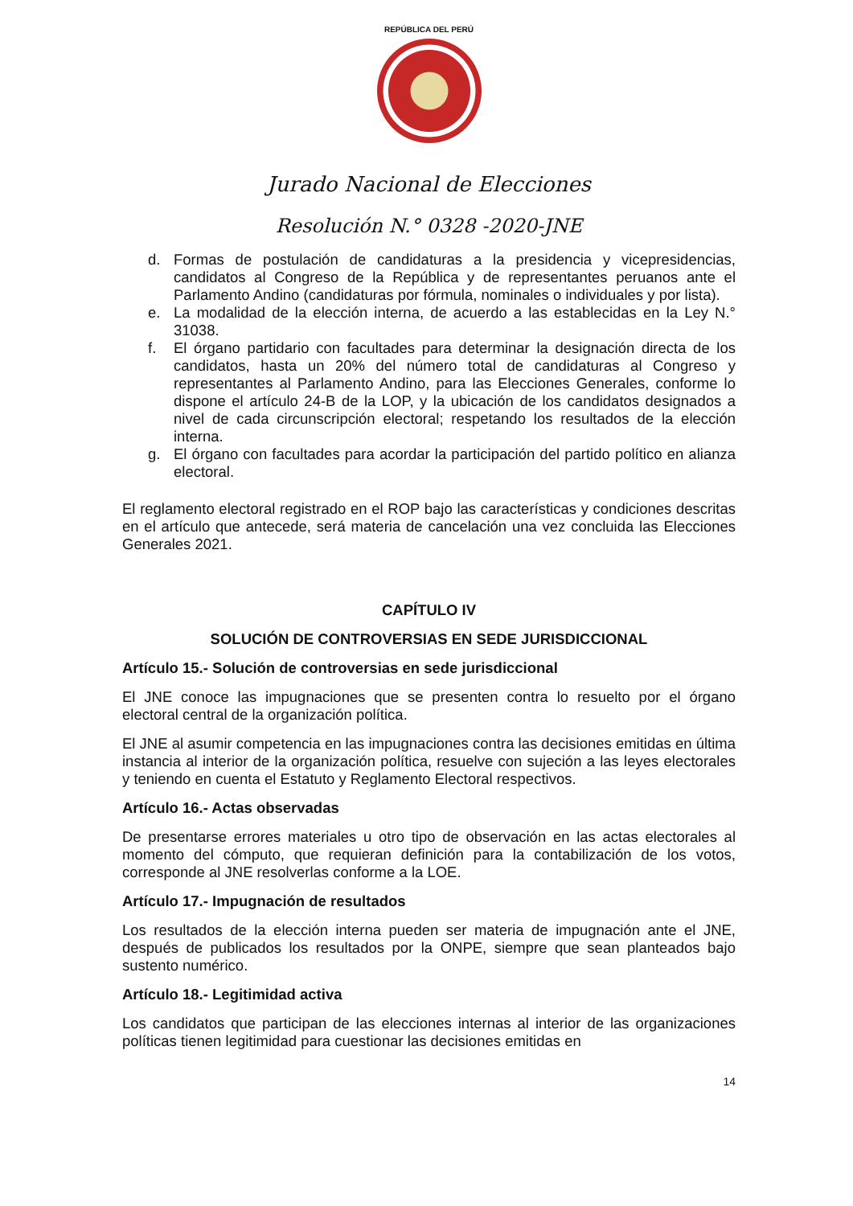REPÚBLICA DEL PERÚ
Jurado Nacional de Elecciones
Resolución N.° 0328 -2020-JNE
d. Formas de postulación de candidaturas a la presidencia y vicepresidencias, candidatos al Congreso de la República y de representantes peruanos ante el Parlamento Andino (candidaturas por fórmula, nominales o individuales y por lista).
e. La modalidad de la elección interna, de acuerdo a las establecidas en la Ley N.° 31038.
f. El órgano partidario con facultades para determinar la designación directa de los candidatos, hasta un 20% del número total de candidaturas al Congreso y representantes al Parlamento Andino, para las Elecciones Generales, conforme lo dispone el artículo 24-B de la LOP, y la ubicación de los candidatos designados a nivel de cada circunscripción electoral; respetando los resultados de la elección interna.
g. El órgano con facultades para acordar la participación del partido político en alianza electoral.
El reglamento electoral registrado en el ROP bajo las características y condiciones descritas en el artículo que antecede, será materia de cancelación una vez concluida las Elecciones Generales 2021.
CAPÍTULO IV
SOLUCIÓN DE CONTROVERSIAS EN SEDE JURISDICCIONAL
Artículo 15.- Solución de controversias en sede jurisdiccional
El JNE conoce las impugnaciones que se presenten contra lo resuelto por el órgano electoral central de la organización política.
El JNE al asumir competencia en las impugnaciones contra las decisiones emitidas en última instancia al interior de la organización política, resuelve con sujeción a las leyes electorales y teniendo en cuenta el Estatuto y Reglamento Electoral respectivos.
Artículo 16.- Actas observadas
De presentarse errores materiales u otro tipo de observación en las actas electorales al momento del cómputo, que requieran definición para la contabilización de los votos, corresponde al JNE resolverlas conforme a la LOE.
Artículo 17.- Impugnación de resultados
Los resultados de la elección interna pueden ser materia de impugnación ante el JNE, después de publicados los resultados por la ONPE, siempre que sean planteados bajo sustento numérico.
Artículo 18.- Legitimidad activa
Los candidatos que participan de las elecciones internas al interior de las organizaciones políticas tienen legitimidad para cuestionar las decisiones emitidas en
14